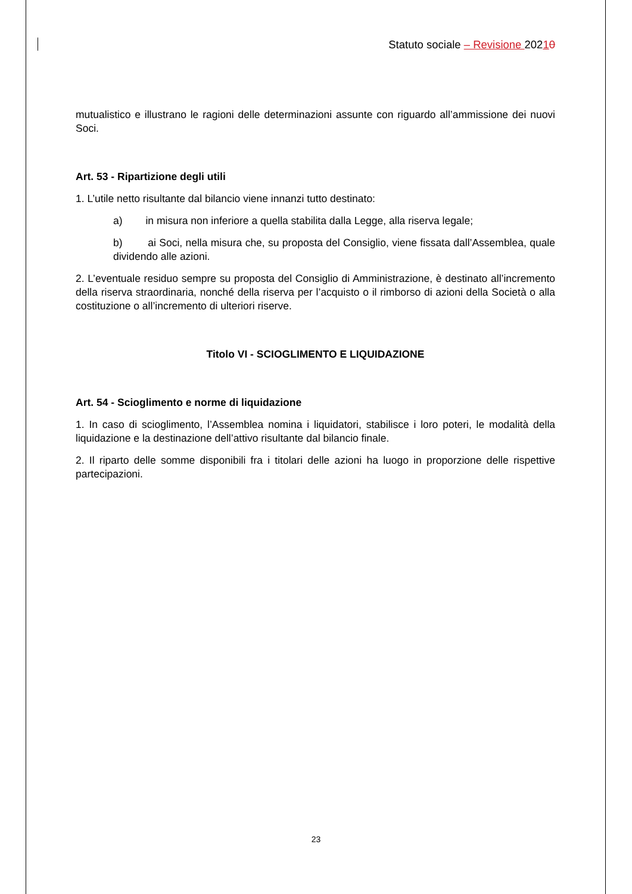Statuto sociale – Revisione 20210
mutualistico e illustrano le ragioni delle determinazioni assunte con riguardo all’ammissione dei nuovi Soci.
Art. 53 - Ripartizione degli utili
1. L’utile netto risultante dal bilancio viene innanzi tutto destinato:
a) in misura non inferiore a quella stabilita dalla Legge, alla riserva legale;
b) ai Soci, nella misura che, su proposta del Consiglio, viene fissata dall’Assemblea, quale dividendo alle azioni.
2. L’eventuale residuo sempre su proposta del Consiglio di Amministrazione, è destinato all’incremento della riserva straordinaria, nonché della riserva per l’acquisto o il rimborso di azioni della Società o alla costituzione o all’incremento di ulteriori riserve.
Titolo VI - SCIOGLIMENTO E LIQUIDAZIONE
Art. 54 - Scioglimento e norme di liquidazione
1. In caso di scioglimento, l’Assemblea nomina i liquidatori, stabilisce i loro poteri, le modalità della liquidazione e la destinazione dell’attivo risultante dal bilancio finale.
2. Il riparto delle somme disponibili fra i titolari delle azioni ha luogo in proporzione delle rispettive partecipazioni.
23